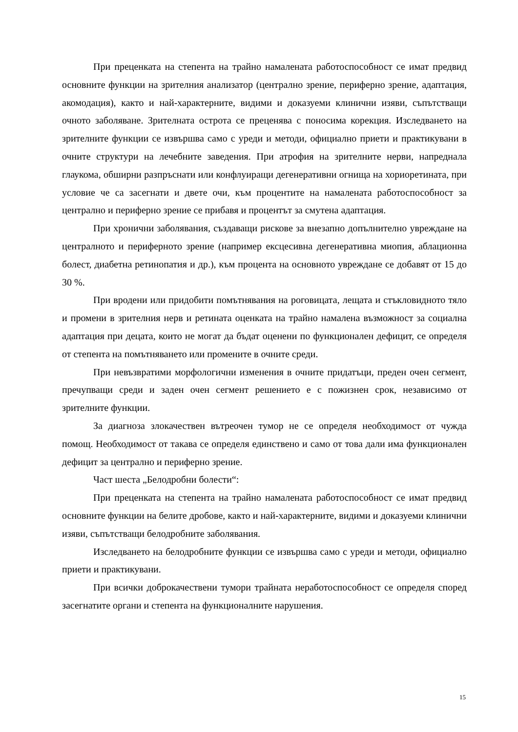При преценката на степента на трайно намалената работоспособност се имат предвид основните функции на зрителния анализатор (централно зрение, периферно зрение, адаптация, акомодация), както и най-характерните, видими и доказуеми клинични изяви, съпътстващи очното заболяване. Зрителната острота се преценява с поносима корекция. Изследването на зрителните функции се извършва само с уреди и методи, официално приети и практикувани в очните структури на лечебните заведения. При атрофия на зрителните нерви, напреднала глаукома, обширни разпръснати или конфлуиращи дегенеративни огнища на хориоретината, при условие че са засегнати и двете очи, към процентите на намалената работоспособност за централно и периферно зрение се прибавя и процентът за смутена адаптация.
При хронични заболявания, създаващи рискове за внезапно допълнително увреждане на централното и периферното зрение (например ексцесивна дегенеративна миопия, аблационна болест, диабетна ретинопатия и др.), към процента на основното увреждане се добавят от 15 до 30 %.
При вродени или придобити помътнявания на роговицата, лещата и стъкловидното тяло и промени в зрителния нерв и ретината оценката на трайно намалена възможност за социална адаптация при децата, които не могат да бъдат оценени по функционален дефицит, се определя от степента на помътняването или промените в очните среди.
При невъзвратими морфологични изменения в очните придатъци, преден очен сегмент, пречупващи среди и заден очен сегмент решението е с пожизнен срок, независимо от зрителните функции.
За диагноза злокачествен вътреочен тумор не се определя необходимост от чужда помощ. Необходимост от такава се определя единствено и само от това дали има функционален дефицит за централно и периферно зрение.
Част шеста „Белодробни болести“:
При преценката на степента на трайно намалената работоспособност се имат предвид основните функции на белите дробове, както и най-характерните, видими и доказуеми клинични изяви, съпътстващи белодробните заболявания.
Изследването на белодробните функции се извършва само с уреди и методи, официално приети и практикувани.
При всички доброкачествени тумори трайната неработоспособност се определя според засегнатите органи и степента на функционалните нарушения.
15